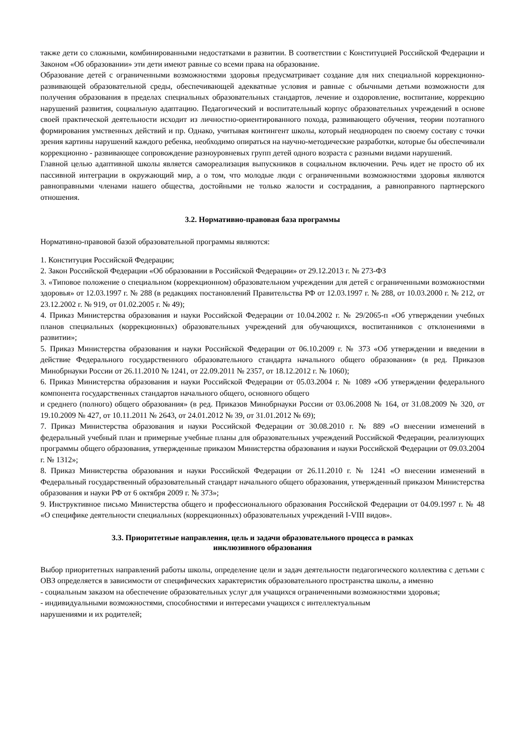также дети со сложными, комбинированными недостатками в развитии. В соответствии с Конституцией Российской Федерации и Законом «Об образовании» эти дети имеют равные со всеми права на образование.
Образование детей с ограниченными возможностями здоровья предусматривает создание для них специальной коррекционно-развивающей образовательной среды, обеспечивающей адекватные условия и равные с обычными детьми возможности для получения образования в пределах специальных образовательных стандартов, лечение и оздоровление, воспитание, коррекцию нарушений развития, социальную адаптацию. Педагогический и воспитательный корпус образовательных учреждений в основе своей практической деятельности исходит из личностно-ориентированного похода, развивающего обучения, теории поэтапного формирования умственных действий и пр. Однако, учитывая контингент школы, который неоднороден по своему составу с точки зрения картины нарушений каждого ребенка, необходимо опираться на научно-методические разработки, которые бы обеспечивали коррекционно - развивающее сопровождение разноуровневых групп детей одного возраста с разными видами нарушений.
Главной целью адаптивной школы является самореализация выпускников в социальном включении. Речь идет не просто об их пассивной интеграции в окружающий мир, а о том, что молодые люди с ограниченными возможностями здоровья являются равноправными членами нашего общества, достойными не только жалости и сострадания, а равноправного партнерского отношения.
3.2. Нормативно-правовая база программы
Нормативно-правовой базой образовательной программы являются:
1. Конституция Российской Федерации;
2. Закон Российской Федерации «Об образовании в Российской Федерации» от 29.12.2013 г. № 273-ФЗ
3. «Типовое положение о специальном (коррекционном) образовательном учреждении для детей с ограниченными возможностями здоровья» от 12.03.1997 г. № 288 (в редакциях постановлений Правительства РФ от 12.03.1997 г. № 288, от 10.03.2000 г. № 212, от 23.12.2002 г. № 919, от 01.02.2005 г. № 49);
4. Приказ Министерства образования и науки Российской Федерации от 10.04.2002 г. № 29/2065-п «Об утверждении учебных планов специальных (коррекционных) образовательных учреждений для обучающихся, воспитанников с отклонениями в развитии»;
5. Приказ Министерства образования и науки Российской Федерации от 06.10.2009 г. № 373 «Об утверждении и введении в действие Федерального государственного образовательного стандарта начального общего образования» (в ред. Приказов Минобрнауки России от 26.11.2010 № 1241, от 22.09.2011 № 2357, от 18.12.2012 г. № 1060);
6. Приказ Министерства образования и науки Российской Федерации от 05.03.2004 г. № 1089 «Об утверждении федерального компонента государственных стандартов начального общего, основного общего
и среднего (полного) общего образования» (в ред. Приказов Минобрнауки России от 03.06.2008 № 164, от 31.08.2009 № 320, от 19.10.2009 № 427, от 10.11.2011 № 2643, от 24.01.2012 № 39, от 31.01.2012 № 69);
7. Приказ Министерства образования и науки Российской Федерации от 30.08.2010 г. № 889 «О внесении изменений в федеральный учебный план и примерные учебные планы для образовательных учреждений Российской Федерации, реализующих программы общего образования, утвержденные приказом Министерства образования и науки Российской Федерации от 09.03.2004 г. № 1312»;
8. Приказ Министерства образования и науки Российской Федерации от 26.11.2010 г. № 1241 «О внесении изменений в Федеральный государственный образовательный стандарт начального общего образования, утвержденный приказом Министерства образования и науки РФ от 6 октября 2009 г. № 373»;
9. Инструктивное письмо Министерства общего и профессионального образования Российской Федерации от 04.09.1997 г. № 48 «О специфике деятельности специальных (коррекционных) образовательных учреждений I-VIII видов».
3.3. Приоритетные направления, цель и задачи образовательного процесса в рамках
инклюзивного образования
Выбор приоритетных направлений работы школы, определение цели и задач деятельности педагогического коллектива с детьми с ОВЗ определяется в зависимости от специфических характеристик образовательного пространства школы, а именно
- социальным заказом на обеспечение образовательных услуг для учащихся ограниченными возможностями здоровья;
- индивидуальными возможностями, способностями и интересами учащихся с интеллектуальным
нарушениями и их родителей;